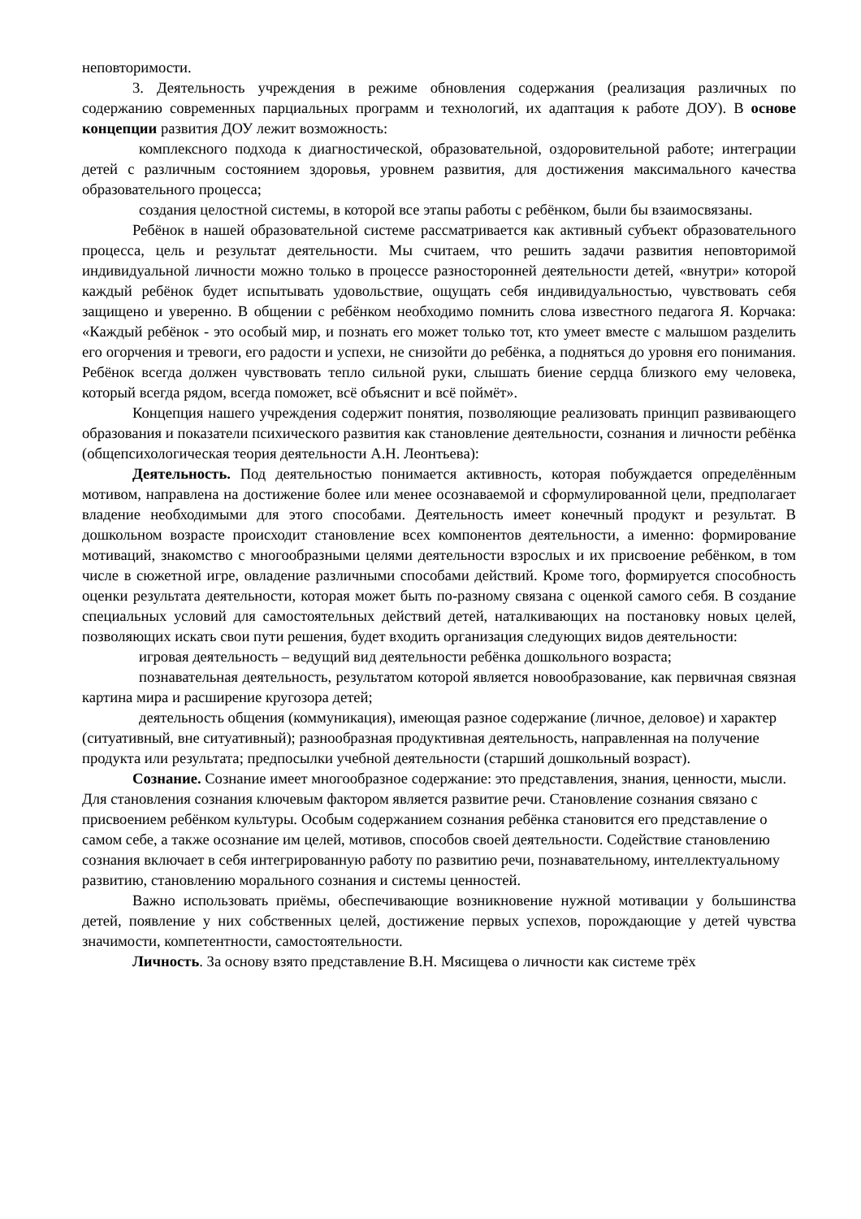неповторимости.
3. Деятельность учреждения в режиме обновления содержания (реализация различных по содержанию современных парциальных программ и технологий, их адаптация к работе ДОУ). В основе концепции развития ДОУ лежит возможность:
комплексного подхода к диагностической, образовательной, оздоровительной работе; интеграции детей с различным состоянием здоровья, уровнем развития, для достижения максимального качества образовательного процесса;
создания целостной системы, в которой все этапы работы с ребёнком, были бы взаимосвязаны.
Ребёнок в нашей образовательной системе рассматривается как активный субъект образовательного процесса, цель и результат деятельности. Мы считаем, что решить задачи развития неповторимой индивидуальной личности можно только в процессе разносторонней деятельности детей, «внутри» которой каждый ребёнок будет испытывать удовольствие, ощущать себя индивидуальностью, чувствовать себя защищено и уверенно. В общении с ребёнком необходимо помнить слова известного педагога Я. Корчака: «Каждый ребёнок - это особый мир, и познать его может только тот, кто умеет вместе с малышом разделить его огорчения и тревоги, его радости и успехи, не снизойти до ребёнка, а подняться до уровня его понимания. Ребёнок всегда должен чувствовать тепло сильной руки, слышать биение сердца близкого ему человека, который всегда рядом, всегда поможет, всё объяснит и всё поймёт».
Концепция нашего учреждения содержит понятия, позволяющие реализовать принцип развивающего образования и показатели психического развития как становление деятельности, сознания и личности ребёнка (общепсихологическая теория деятельности А.Н. Леонтьева):
Деятельность. Под деятельностью понимается активность, которая побуждается определённым мотивом, направлена на достижение более или менее осознаваемой и сформулированной цели, предполагает владение необходимыми для этого способами. Деятельность имеет конечный продукт и результат. В дошкольном возрасте происходит становление всех компонентов деятельности, а именно: формирование мотиваций, знакомство с многообразными целями деятельности взрослых и их присвоение ребёнком, в том числе в сюжетной игре, овладение различными способами действий. Кроме того, формируется способность оценки результата деятельности, которая может быть по-разному связана с оценкой самого себя. В создание специальных условий для самостоятельных действий детей, наталкивающих на постановку новых целей, позволяющих искать свои пути решения, будет входить организация следующих видов деятельности:
игровая деятельность – ведущий вид деятельности ребёнка дошкольного возраста;
познавательная деятельность, результатом которой является новообразование, как первичная связная картина мира и расширение кругозора детей;
деятельность общения (коммуникация), имеющая разное содержание (личное, деловое) и характер (ситуативный, вне ситуативный); разнообразная продуктивная деятельность, направленная на получение продукта или результата; предпосылки учебной деятельности (старший дошкольный возраст).
Сознание. Сознание имеет многообразное содержание: это представления, знания, ценности, мысли. Для становления сознания ключевым фактором является развитие речи. Становление сознания связано с присвоением ребёнком культуры. Особым содержанием сознания ребёнка становится его представление о самом себе, а также осознание им целей, мотивов, способов своей деятельности. Содействие становлению сознания включает в себя интегрированную работу по развитию речи, познавательному, интеллектуальному развитию, становлению морального сознания и системы ценностей.
Важно использовать приёмы, обеспечивающие возникновение нужной мотивации у большинства детей, появление у них собственных целей, достижение первых успехов, порождающие у детей чувства значимости, компетентности, самостоятельности.
Личность. За основу взято представление В.Н. Мясищева о личности как системе трёх